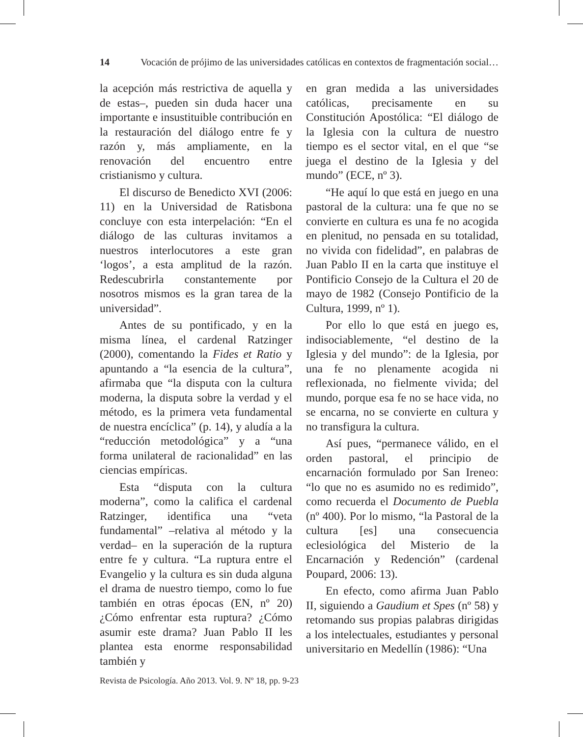14 Vocación de prójimo de las universidades católicas en contextos de fragmentación social…
la acepción más restrictiva de aquella y de estas–, pueden sin duda hacer una importante e insustituible contribución en la restauración del diálogo entre fe y razón y, más ampliamente, en la renovación del encuentro entre cristianismo y cultura.
El discurso de Benedicto XVI (2006: 11) en la Universidad de Ratisbona concluye con esta interpelación: “En el diálogo de las culturas invitamos a nuestros interlocutores a este gran ‘logos’, a esta amplitud de la razón. Redescubrirla constantemente por nosotros mismos es la gran tarea de la universidad”.
Antes de su pontificado, y en la misma línea, el cardenal Ratzinger (2000), comentando la Fides et Ratio y apuntando a “la esencia de la cultura”, afirmaba que “la disputa con la cultura moderna, la disputa sobre la verdad y el método, es la primera veta fundamental de nuestra encíclica” (p. 14), y aludía a la “reducción metodológica” y a “una forma unilateral de racionalidad” en las ciencias empíricas.
Esta “disputa con la cultura moderna”, como la califica el cardenal Ratzinger, identifica una “veta fundamental” –relativa al método y la verdad– en la superación de la ruptura entre fe y cultura. “La ruptura entre el Evangelio y la cultura es sin duda alguna el drama de nuestro tiempo, como lo fue también en otras épocas (EN, nº 20) ¿Cómo enfrentar esta ruptura? ¿Cómo asumir este drama? Juan Pablo II les plantea esta enorme responsabilidad también y
en gran medida a las universidades católicas, precisamente en su Constitución Apostólica: “El diálogo de la Iglesia con la cultura de nuestro tiempo es el sector vital, en el que “se juega el destino de la Iglesia y del mundo” (ECE, nº 3).
“He aquí lo que está en juego en una pastoral de la cultura: una fe que no se convierte en cultura es una fe no acogida en plenitud, no pensada en su totalidad, no vivida con fidelidad”, en palabras de Juan Pablo II en la carta que instituye el Pontificio Consejo de la Cultura el 20 de mayo de 1982 (Consejo Pontificio de la Cultura, 1999, nº 1).
Por ello lo que está en juego es, indisociablemente, “el destino de la Iglesia y del mundo”: de la Iglesia, por una fe no plenamente acogida ni reflexionada, no fielmente vivida; del mundo, porque esa fe no se hace vida, no se encarna, no se convierte en cultura y no transfigura la cultura.
Así pues, “permanece válido, en el orden pastoral, el principio de encarnación formulado por San Ireneo: “lo que no es asumido no es redimido”, como recuerda el Documento de Puebla (nº 400). Por lo mismo, “la Pastoral de la cultura [es] una consecuencia eclesiológica del Misterio de la Encarnación y Redención” (cardenal Poupard, 2006: 13).
En efecto, como afirma Juan Pablo II, siguiendo a Gaudium et Spes (nº 58) y retomando sus propias palabras dirigidas a los intelectuales, estudiantes y personal universitario en Medellín (1986): “Una
Revista de Psicología. Año 2013. Vol. 9. Nº 18, pp. 9-23